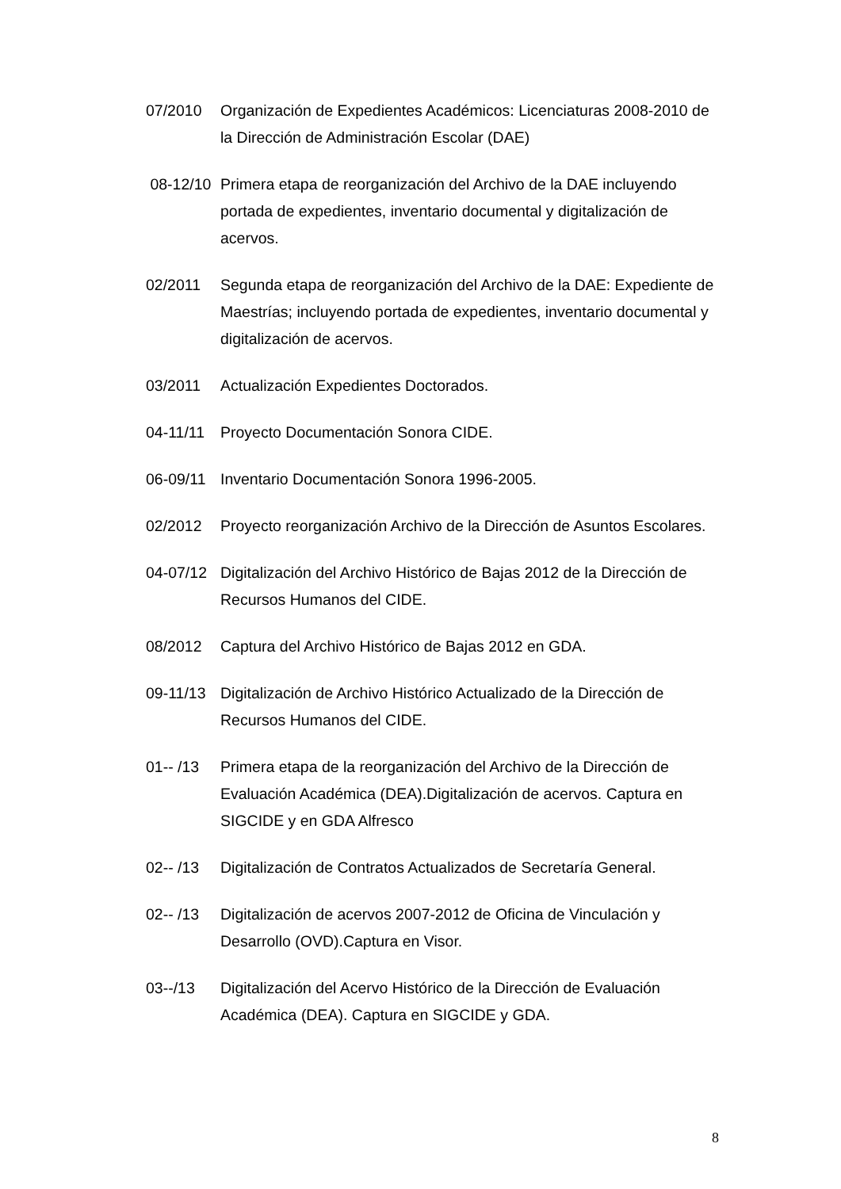07/2010 Organización de Expedientes Académicos: Licenciaturas 2008-2010 de la Dirección de Administración Escolar (DAE)
08-12/10 Primera etapa de reorganización del Archivo de la DAE incluyendo portada de expedientes, inventario documental y digitalización de acervos.
02/2011 Segunda etapa de reorganización del Archivo de la DAE: Expediente de Maestrías; incluyendo portada de expedientes, inventario documental y digitalización de acervos.
03/2011 Actualización Expedientes Doctorados.
04-11/11 Proyecto Documentación Sonora CIDE.
06-09/11 Inventario Documentación Sonora 1996-2005.
02/2012 Proyecto reorganización Archivo de la Dirección de Asuntos Escolares.
04-07/12 Digitalización del Archivo Histórico de Bajas 2012 de la Dirección de Recursos Humanos del CIDE.
08/2012 Captura del Archivo Histórico de Bajas 2012 en GDA.
09-11/13 Digitalización de Archivo Histórico Actualizado de la Dirección de Recursos Humanos del CIDE.
01-- /13 Primera etapa de la reorganización del Archivo de la Dirección de Evaluación Académica (DEA).Digitalización de acervos. Captura en SIGCIDE y en GDA Alfresco
02-- /13 Digitalización de Contratos Actualizados de Secretaría General.
02-- /13 Digitalización de acervos 2007-2012 de Oficina de Vinculación y Desarrollo (OVD).Captura en Visor.
03--/13 Digitalización del Acervo Histórico de la Dirección de Evaluación Académica (DEA). Captura en SIGCIDE y GDA.
8